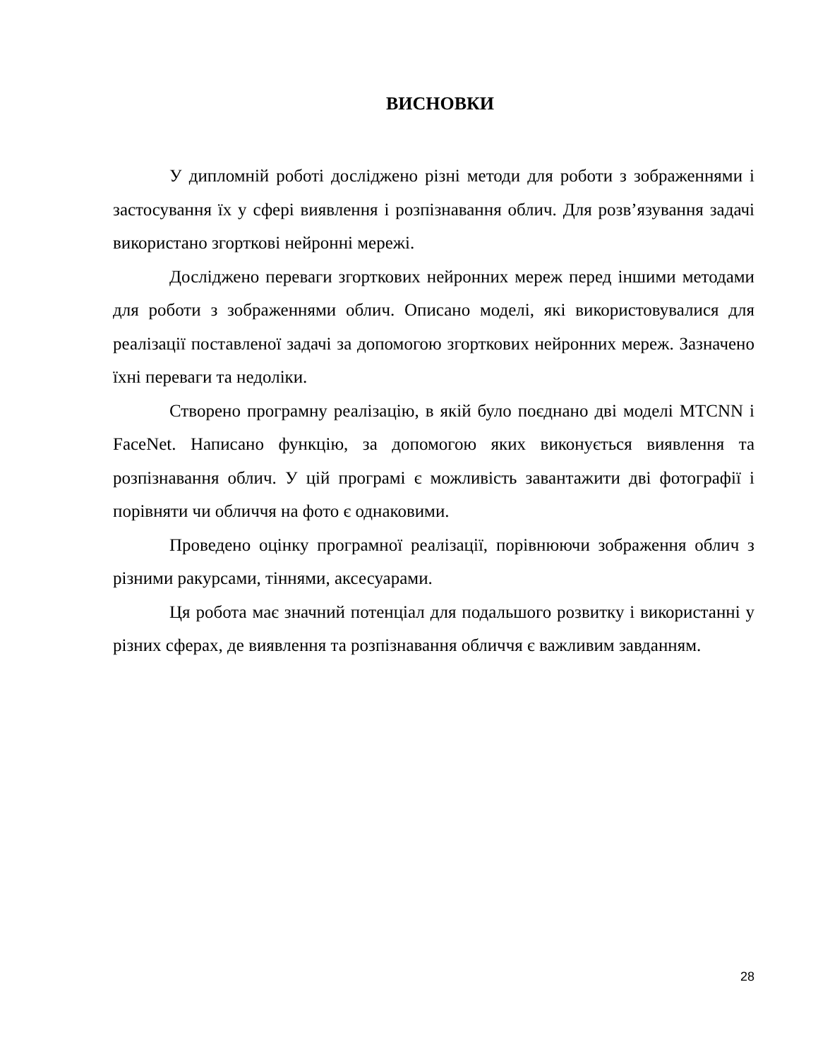ВИСНОВКИ
У дипломній роботі досліджено різні методи для роботи з зображеннями і застосування їх у сфері виявлення і розпізнавання облич. Для розв’язування задачі використано згорткові нейронні мережі.
Досліджено переваги згорткових нейронних мереж перед іншими методами для роботи з зображеннями облич. Описано моделі, які використовувалися для реалізації поставленої задачі за допомогою згорткових нейронних мереж. Зазначено їхні переваги та недоліки.
Створено програмну реалізацію, в якій було поєднано дві моделі MTCNN і FaceNet. Написано функцію, за допомогою яких виконується виявлення та розпізнавання облич. У цій програмі є можливість завантажити дві фотографії і порівняти чи обличчя на фото є однаковими.
Проведено оцінку програмної реалізації, порівнюючи зображення облич з різними ракурсами, тіннями, аксесуарами.
Ця робота має значний потенціал для подальшого розвитку і використанні у різних сферах, де виявлення та розпізнавання обличчя є важливим завданням.
28